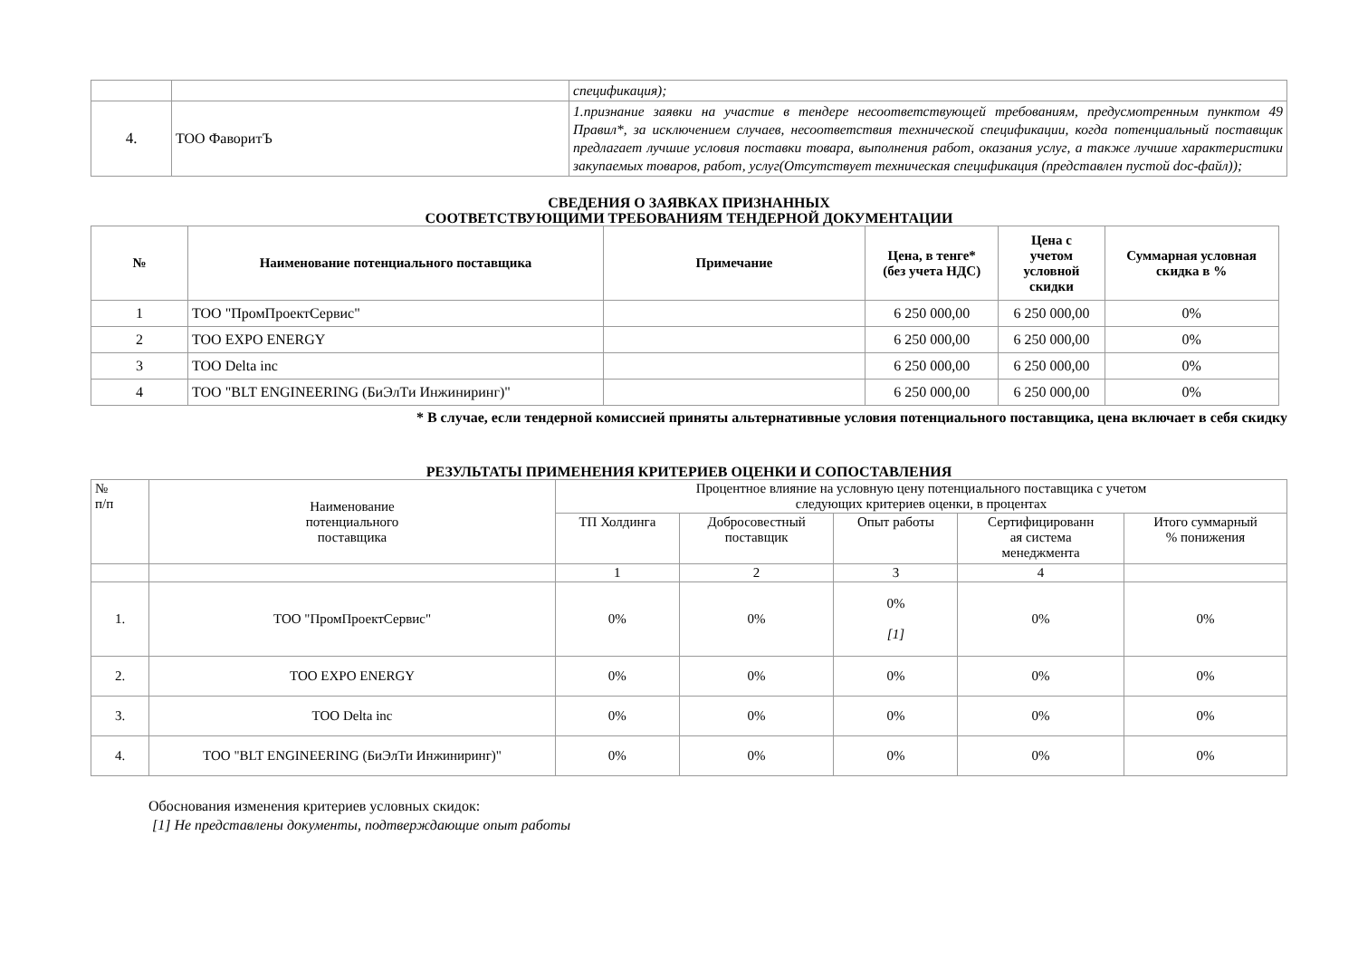| | | спецификация); |
| 4. | ТОО ФаворитЪ | 1.признание заявки на участие в тендере несоответствующей требованиям, предусмотренным пунктом 49 Правил*, за исключением случаев, несоответствия технической спецификации, когда потенциальный поставщик предлагает лучшие условия поставки товара, выполнения работ, оказания услуг, а также лучшие характеристики закупаемых товаров, работ, услуг(Отсутствует техническая спецификация (представлен пустой doc-файл)); |
СВЕДЕНИЯ О ЗАЯВКАХ ПРИЗНАННЫХ
СООТВЕТСТВУЮЩИМИ ТРЕБОВАНИЯМ ТЕНДЕРНОЙ ДОКУМЕНТАЦИИ
| № | Наименование потенциального поставщика | Примечание | Цена, в тенге* (без учета НДС) | Цена с учетом условной скидки | Суммарная условная скидка в % |
| --- | --- | --- | --- | --- | --- |
| 1 | ТОО "ПромПроектСервис" | | 6 250 000,00 | 6 250 000,00 | 0% |
| 2 | ТОО EXPO ENERGY | | 6 250 000,00 | 6 250 000,00 | 0% |
| 3 | ТОО Delta inc | | 6 250 000,00 | 6 250 000,00 | 0% |
| 4 | ТОО "BLT ENGINEERING (БиЭлТи Инжиниринг)" | | 6 250 000,00 | 6 250 000,00 | 0% |
* В случае, если тендерной комиссией приняты альтернативные условия потенциального поставщика, цена включает в себя скидку
РЕЗУЛЬТАТЫ ПРИМЕНЕНИЯ КРИТЕРИЕВ ОЦЕНКИ И СОПОСТАВЛЕНИЯ
| № п/п | Наименование потенциального поставщика | Процентное влияние на условную цену потенциального поставщика с учетом следующих критериев оценки, в процентах | | | | |
| | | ТП Холдинга | Добросовестный поставщик | Опыт работы | Сертифицированн ая система менеджмента | Итого суммарный % понижения |
| | | 1 | 2 | 3 | 4 | |
| 1. | ТОО "ПромПроектСервис" | 0% | 0% | 0% [1] | 0% | 0% |
| 2. | ТОО EXPO ENERGY | 0% | 0% | 0% | 0% | 0% |
| 3. | ТОО Delta inc | 0% | 0% | 0% | 0% | 0% |
| 4. | ТОО "BLT ENGINEERING (БиЭлТи Инжиниринг)" | 0% | 0% | 0% | 0% | 0% |
Обоснования изменения критериев условных скидок:
[1] Не представлены документы, подтверждающие опыт работы